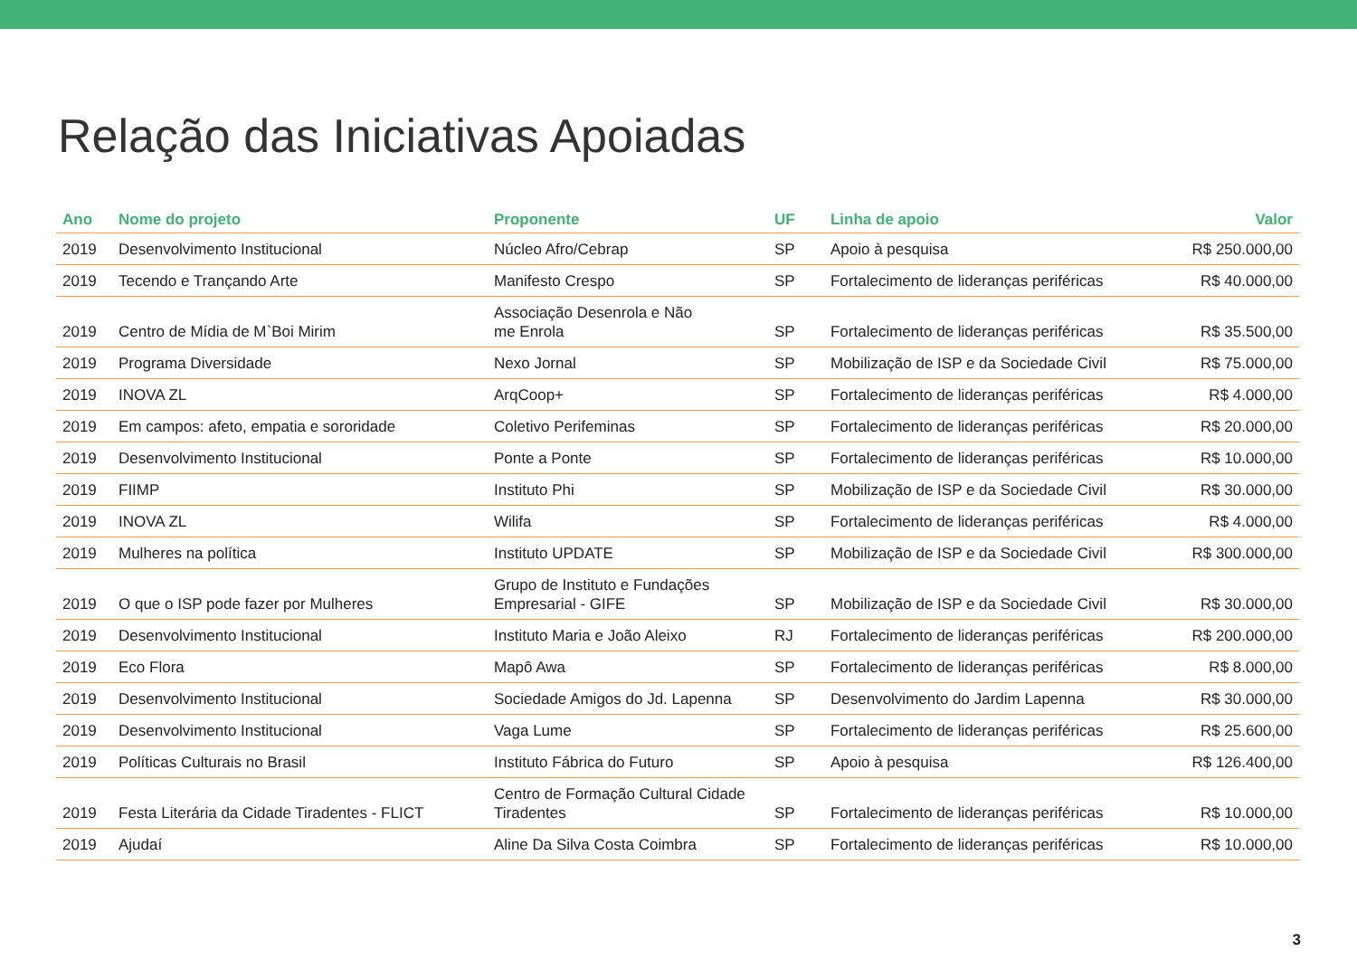Relação das Iniciativas Apoiadas
| Ano | Nome do projeto | Proponente | UF | Linha de apoio | Valor |
| --- | --- | --- | --- | --- | --- |
| 2019 | Desenvolvimento Institucional | Núcleo Afro/Cebrap | SP | Apoio à pesquisa | R$ 250.000,00 |
| 2019 | Tecendo e Trançando Arte | Manifesto Crespo | SP | Fortalecimento de lideranças periféricas | R$ 40.000,00 |
| 2019 | Centro de Mídia de M`Boi Mirim | Associação Desenrola e Não me Enrola | SP | Fortalecimento de lideranças periféricas | R$ 35.500,00 |
| 2019 | Programa Diversidade | Nexo Jornal | SP | Mobilização de ISP e da Sociedade Civil | R$ 75.000,00 |
| 2019 | INOVA ZL | ArqCoop+ | SP | Fortalecimento de lideranças periféricas | R$ 4.000,00 |
| 2019 | Em campos: afeto, empatia e sororidade | Coletivo Perifeminas | SP | Fortalecimento de lideranças periféricas | R$ 20.000,00 |
| 2019 | Desenvolvimento Institucional | Ponte a Ponte | SP | Fortalecimento de lideranças periféricas | R$ 10.000,00 |
| 2019 | FIIMP | Instituto Phi | SP | Mobilização de ISP e da Sociedade Civil | R$ 30.000,00 |
| 2019 | INOVA ZL | Wilifa | SP | Fortalecimento de lideranças periféricas | R$ 4.000,00 |
| 2019 | Mulheres na política | Instituto UPDATE | SP | Mobilização de ISP e da Sociedade Civil | R$ 300.000,00 |
| 2019 | O que o ISP pode fazer por Mulheres | Grupo de Instituto e Fundações Empresarial - GIFE | SP | Mobilização de ISP e da Sociedade Civil | R$ 30.000,00 |
| 2019 | Desenvolvimento Institucional | Instituto Maria e João Aleixo | RJ | Fortalecimento de lideranças periféricas | R$ 200.000,00 |
| 2019 | Eco Flora | Mapô Awa | SP | Fortalecimento de lideranças periféricas | R$ 8.000,00 |
| 2019 | Desenvolvimento Institucional | Sociedade Amigos do Jd. Lapenna | SP | Desenvolvimento do Jardim Lapenna | R$ 30.000,00 |
| 2019 | Desenvolvimento Institucional | Vaga Lume | SP | Fortalecimento de lideranças periféricas | R$ 25.600,00 |
| 2019 | Políticas Culturais no Brasil | Instituto Fábrica do Futuro | SP | Apoio à pesquisa | R$ 126.400,00 |
| 2019 | Festa Literária da Cidade Tiradentes - FLICT | Centro de Formação Cultural Cidade Tiradentes | SP | Fortalecimento de lideranças periféricas | R$ 10.000,00 |
| 2019 | Ajudaí | Aline Da Silva Costa Coimbra | SP | Fortalecimento de lideranças periféricas | R$ 10.000,00 |
3